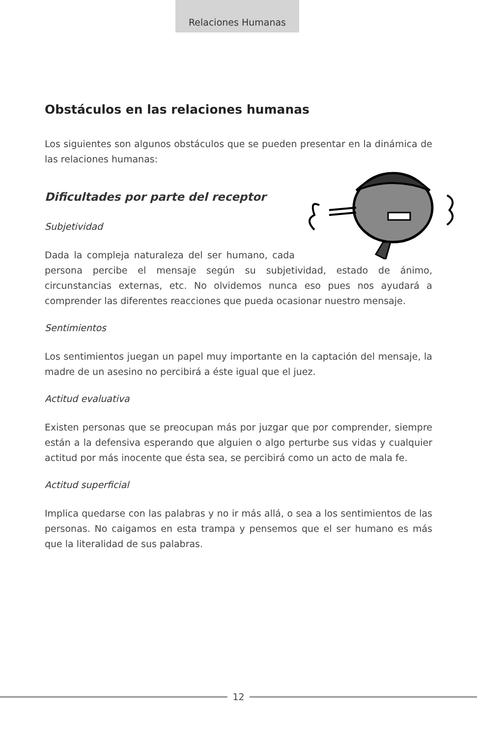Relaciones Humanas
Obstáculos en las relaciones humanas
Los siguientes son algunos obstáculos que se pueden presentar en la dinámica de las relaciones humanas:
Dificultades por parte del receptor
Subjetividad
Dada la compleja naturaleza del ser humano, cada persona percibe el mensaje según su subjetividad, estado de ánimo, circunstancias externas, etc. No olvidemos nunca eso pues nos ayudará a comprender las diferentes reacciones que pueda ocasionar nuestro mensaje.
Sentimientos
Los sentimientos juegan un papel muy importante en la captación del mensaje, la madre de un asesino no percibirá a éste igual que el juez.
Actitud evaluativa
Existen personas que se preocupan más por juzgar que por comprender, siempre están a la defensiva esperando que alguien o algo perturbe sus vidas y cualquier actitud por más inocente que ésta sea, se percibirá como un acto de mala fe.
Actitud superficial
Implica quedarse con las palabras y no ir más allá, o sea a los sentimientos de las personas. No caigamos en esta trampa y pensemos que el ser humano es más que la literalidad de sus palabras.
12